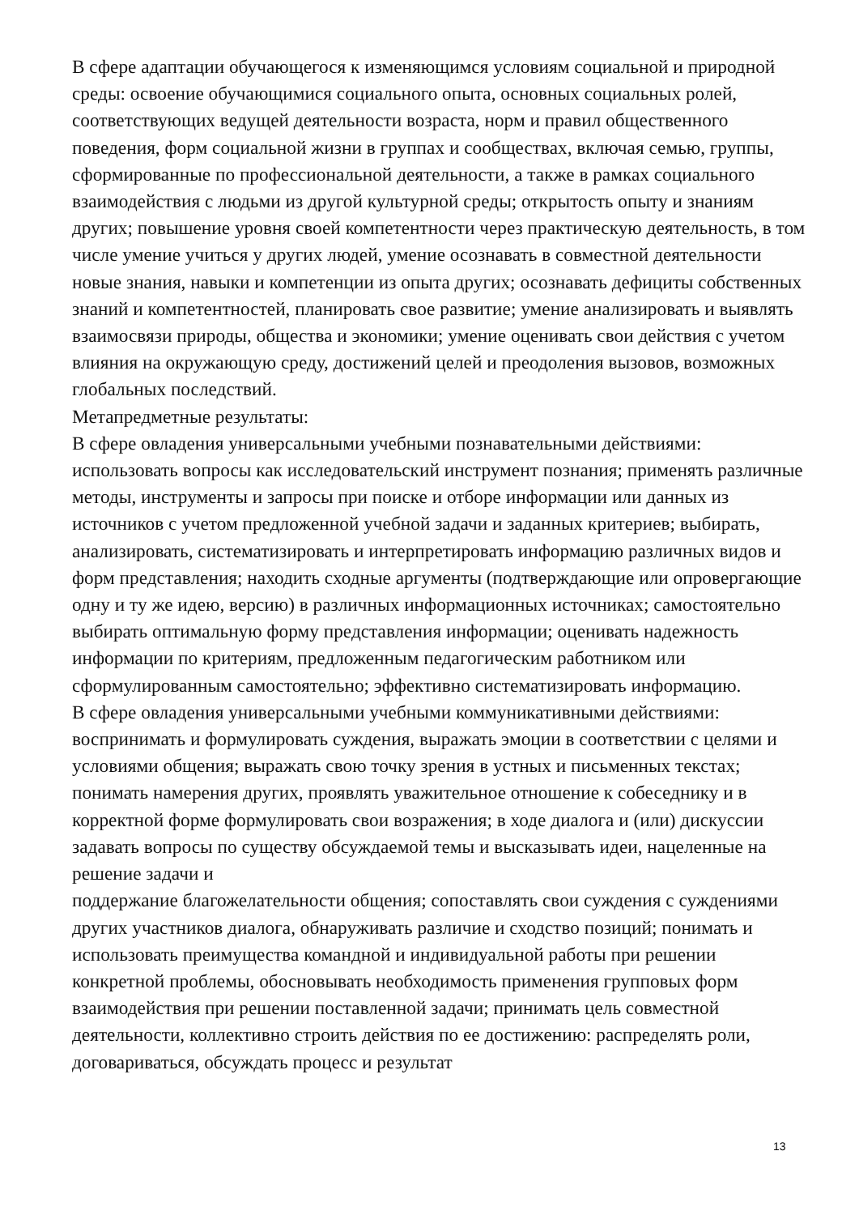В сфере адаптации обучающегося к изменяющимся условиям социальной и природной среды: освоение обучающимися социального опыта, основных социальных ролей, соответствующих ведущей деятельности возраста, норм и правил общественного поведения, форм социальной жизни в группах и сообществах, включая семью, группы, сформированные по профессиональной деятельности, а также в рамках социального взаимодействия с людьми из другой культурной среды; открытость опыту и знаниям других; повышение уровня своей компетентности через практическую деятельность, в том числе умение учиться у других людей, умение осознавать в совместной деятельности новые знания, навыки и компетенции из опыта других; осознавать дефициты собственных знаний и компетентностей, планировать свое развитие; умение анализировать и выявлять взаимосвязи природы, общества и экономики; умение оценивать свои действия с учетом влияния на окружающую среду, достижений целей и преодоления вызовов, возможных глобальных последствий.
Метапредметные результаты:
В сфере овладения универсальными учебными познавательными действиями: использовать вопросы как исследовательский инструмент познания; применять различные методы, инструменты и запросы при поиске и отборе информации или данных из источников с учетом предложенной учебной задачи и заданных критериев; выбирать, анализировать, систематизировать и интерпретировать информацию различных видов и форм представления; находить сходные аргументы (подтверждающие или опровергающие одну и ту же идею, версию) в различных информационных источниках; самостоятельно выбирать оптимальную форму представления информации; оценивать надежность информации по критериям, предложенным педагогическим работником или сформулированным самостоятельно; эффективно систематизировать информацию.
В сфере овладения универсальными учебными коммуникативными действиями: воспринимать и формулировать суждения, выражать эмоции в соответствии с целями и условиями общения; выражать свою точку зрения в устных и письменных текстах; понимать намерения других, проявлять уважительное отношение к собеседнику и в корректной форме формулировать свои возражения; в ходе диалога и (или) дискуссии задавать вопросы по существу обсуждаемой темы и высказывать идеи, нацеленные на решение задачи и
поддержание благожелательности общения; сопоставлять свои суждения с суждениями других участников диалога, обнаруживать различие и сходство позиций; понимать и использовать преимущества командной и индивидуальной работы при решении конкретной проблемы, обосновывать необходимость применения групповых форм взаимодействия при решении поставленной задачи; принимать цель совместной деятельности, коллективно строить действия по ее достижению: распределять роли, договариваться, обсуждать процесс и результат
13